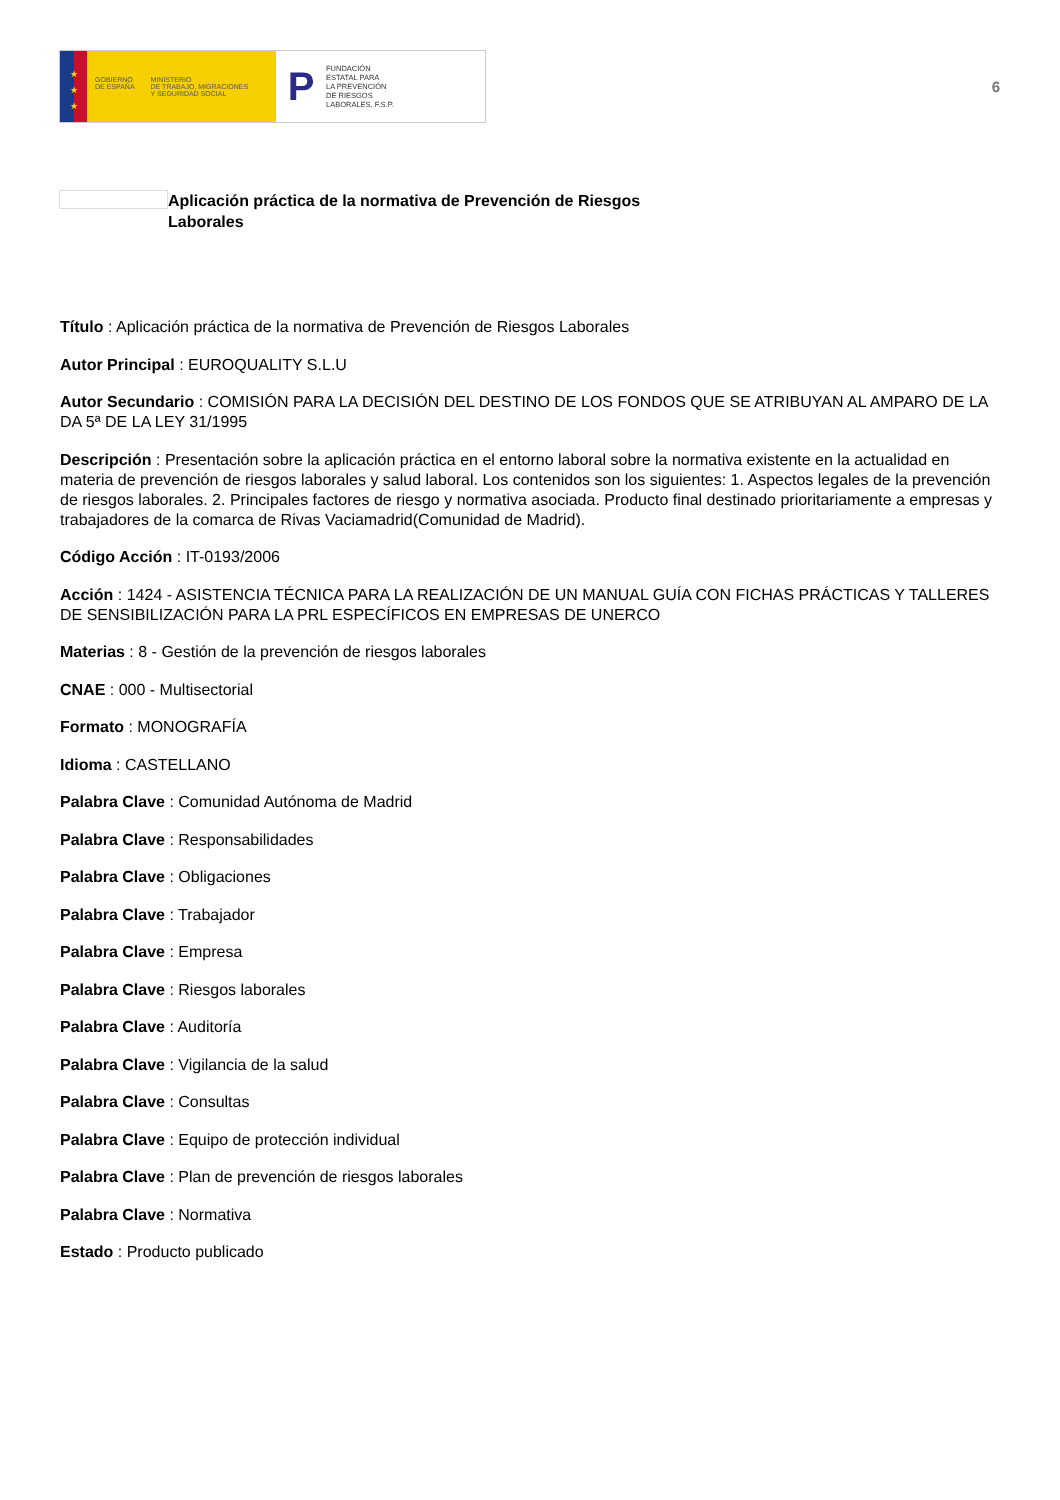★
★
★
GOBIERNO
DE ESPAÑA
MINISTERIO
DE TRABAJO, MIGRACIONES
Y SEGURIDAD SOCIAL
P
FUNDACIÓN
ESTATAL PARA
LA PREVENCIÓN
DE RIESGOS
LABORALES, F.S.P.
6
Aplicación práctica de la normativa de Prevención de Riesgos Laborales
Título : Aplicación práctica de la normativa de Prevención de Riesgos Laborales
Autor Principal : EUROQUALITY S.L.U
Autor Secundario : COMISIÓN PARA LA DECISIÓN DEL DESTINO DE LOS FONDOS QUE SE ATRIBUYAN AL AMPARO DE LA DA 5ª DE LA LEY 31/1995
Descripción : Presentación sobre la aplicación práctica en el entorno laboral sobre la normativa existente en la actualidad en materia de prevención de riesgos laborales y salud laboral. Los contenidos son los siguientes: 1. Aspectos legales de la prevención de riesgos laborales. 2. Principales factores de riesgo y normativa asociada. Producto final destinado prioritariamente a empresas y trabajadores de la comarca de Rivas Vaciamadrid(Comunidad de Madrid).
Código Acción : IT-0193/2006
Acción : 1424 - ASISTENCIA TÉCNICA PARA LA REALIZACIÓN DE UN MANUAL GUÍA CON FICHAS PRÁCTICAS Y TALLERES DE SENSIBILIZACIÓN PARA LA PRL ESPECÍFICOS EN EMPRESAS DE UNERCO
Materias : 8 - Gestión de la prevención de riesgos laborales
CNAE : 000 - Multisectorial
Formato : MONOGRAFÍA
Idioma : CASTELLANO
Palabra Clave : Comunidad Autónoma de Madrid
Palabra Clave : Responsabilidades
Palabra Clave : Obligaciones
Palabra Clave : Trabajador
Palabra Clave : Empresa
Palabra Clave : Riesgos laborales
Palabra Clave : Auditoría
Palabra Clave : Vigilancia de la salud
Palabra Clave : Consultas
Palabra Clave : Equipo de protección individual
Palabra Clave : Plan de prevención de riesgos laborales
Palabra Clave : Normativa
Estado : Producto publicado